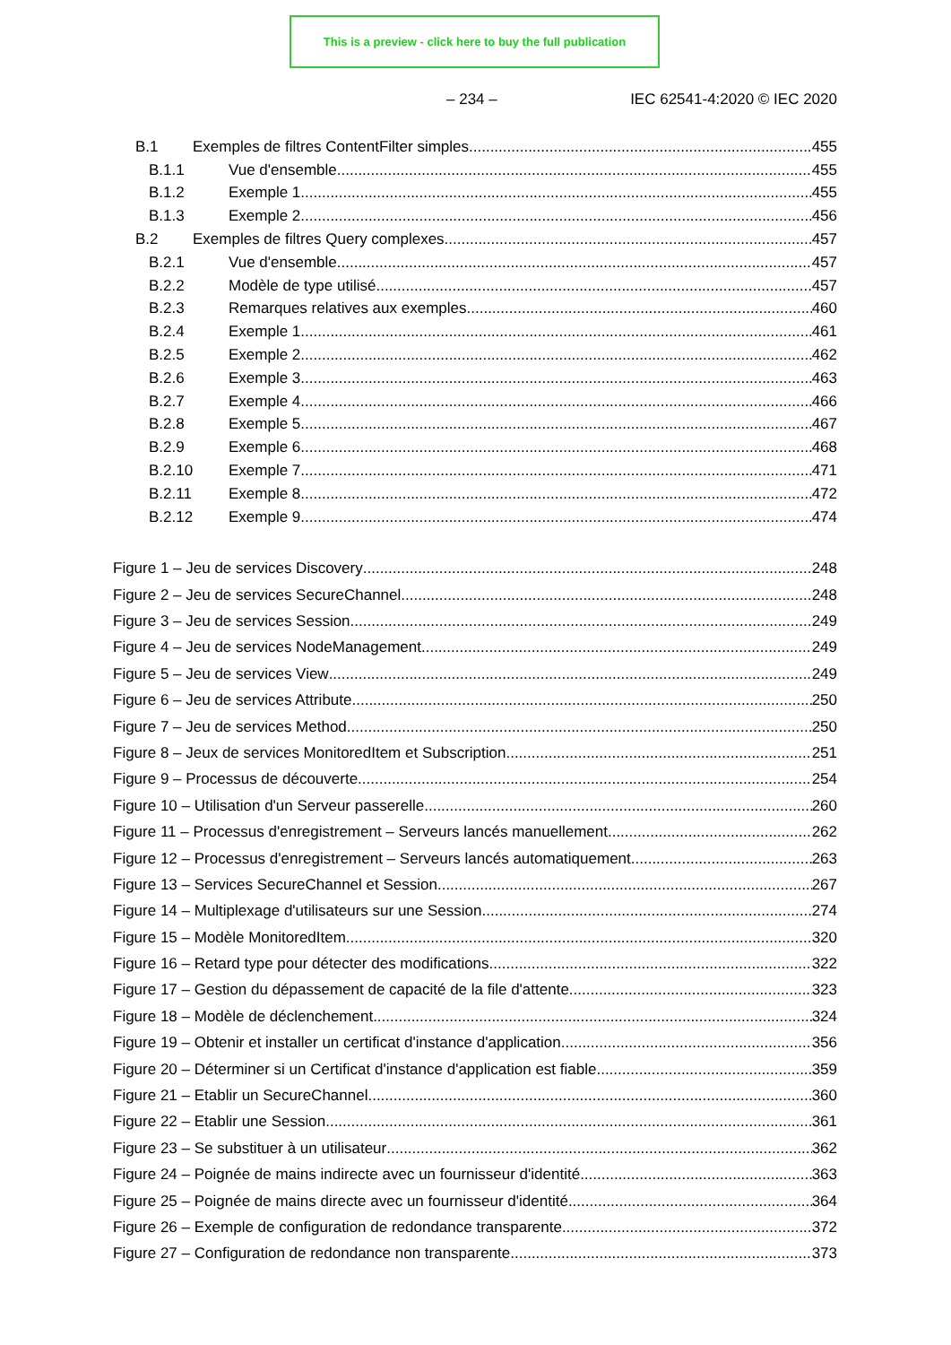This is a preview - click here to buy the full publication
– 234 – IEC 62541-4:2020 © IEC 2020
B.1 Exemples de filtres ContentFilter simples 455
B.1.1 Vue d'ensemble 455
B.1.2 Exemple 1 455
B.1.3 Exemple 2 456
B.2 Exemples de filtres Query complexes 457
B.2.1 Vue d'ensemble 457
B.2.2 Modèle de type utilisé 457
B.2.3 Remarques relatives aux exemples 460
B.2.4 Exemple 1 461
B.2.5 Exemple 2 462
B.2.6 Exemple 3 463
B.2.7 Exemple 4 466
B.2.8 Exemple 5 467
B.2.9 Exemple 6 468
B.2.10 Exemple 7 471
B.2.11 Exemple 8 472
B.2.12 Exemple 9 474
Figure 1 – Jeu de services Discovery 248
Figure 2 – Jeu de services SecureChannel 248
Figure 3 – Jeu de services Session 249
Figure 4 – Jeu de services NodeManagement 249
Figure 5 – Jeu de services View 249
Figure 6 – Jeu de services Attribute 250
Figure 7 – Jeu de services Method 250
Figure 8 – Jeux de services MonitoredItem et Subscription 251
Figure 9 – Processus de découverte 254
Figure 10 – Utilisation d'un Serveur passerelle 260
Figure 11 – Processus d'enregistrement – Serveurs lancés manuellement 262
Figure 12 – Processus d'enregistrement – Serveurs lancés automatiquement 263
Figure 13 – Services SecureChannel et Session 267
Figure 14 – Multiplexage d'utilisateurs sur une Session 274
Figure 15 – Modèle MonitoredItem 320
Figure 16 – Retard type pour détecter des modifications 322
Figure 17 – Gestion du dépassement de capacité de la file d'attente 323
Figure 18 – Modèle de déclenchement 324
Figure 19 – Obtenir et installer un certificat d'instance d'application 356
Figure 20 – Déterminer si un Certificat d'instance d'application est fiable 359
Figure 21 – Etablir un SecureChannel 360
Figure 22 – Etablir une Session 361
Figure 23 – Se substituer à un utilisateur 362
Figure 24 – Poignée de mains indirecte avec un fournisseur d'identité 363
Figure 25 – Poignée de mains directe avec un fournisseur d'identité 364
Figure 26 – Exemple de configuration de redondance transparente 372
Figure 27 – Configuration de redondance non transparente 373